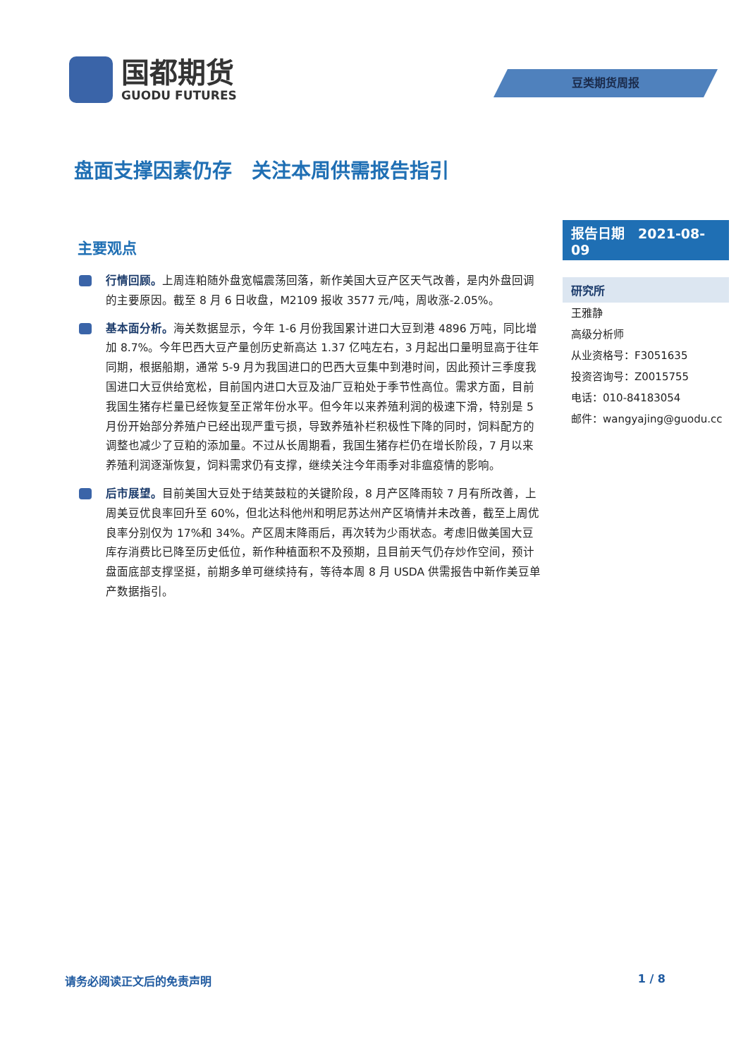国都期货
GUODU FUTURES
豆类期货周报
盘面支撑因素仍存　关注本周供需报告指引
主要观点
行情回顾。上周连粕随外盘宽幅震荡回落，新作美国大豆产区天气改善，是内外盘回调的主要原因。截至 8 月 6 日收盘，M2109 报收 3577 元/吨，周收涨-2.05%。
基本面分析。海关数据显示，今年 1-6 月份我国累计进口大豆到港 4896 万吨，同比增加 8.7%。今年巴西大豆产量创历史新高达 1.37 亿吨左右，3 月起出口量明显高于往年同期，根据船期，通常 5-9 月为我国进口的巴西大豆集中到港时间，因此预计三季度我国进口大豆供给宽松，目前国内进口大豆及油厂豆粕处于季节性高位。需求方面，目前我国生猪存栏量已经恢复至正常年份水平。但今年以来养殖利润的极速下滑，特别是 5 月份开始部分养殖户已经出现严重亏损，导致养殖补栏积极性下降的同时，饲料配方的调整也减少了豆粕的添加量。不过从长周期看，我国生猪存栏仍在增长阶段，7 月以来养殖利润逐渐恢复，饲料需求仍有支撑，继续关注今年雨季对非瘟疫情的影响。
后市展望。目前美国大豆处于结荚鼓粒的关键阶段，8 月产区降雨较 7 月有所改善，上周美豆优良率回升至 60%，但北达科他州和明尼苏达州产区墒情并未改善，截至上周优良率分别仅为 17%和 34%。产区周末降雨后，再次转为少雨状态。考虑旧做美国大豆库存消费比已降至历史低位，新作种植面积不及预期，且目前天气仍存炒作空间，预计盘面底部支撑坚挺，前期多单可继续持有，等待本周 8 月 USDA 供需报告中新作美豆单产数据指引。
报告日期　2021-08-09
研究所
王雅静
高级分析师
从业资格号：F3051635
投资咨询号：Z0015755
电话：010-84183054
邮件：wangyajing@guodu.cc
请务必阅读正文后的免责声明 1 / 8